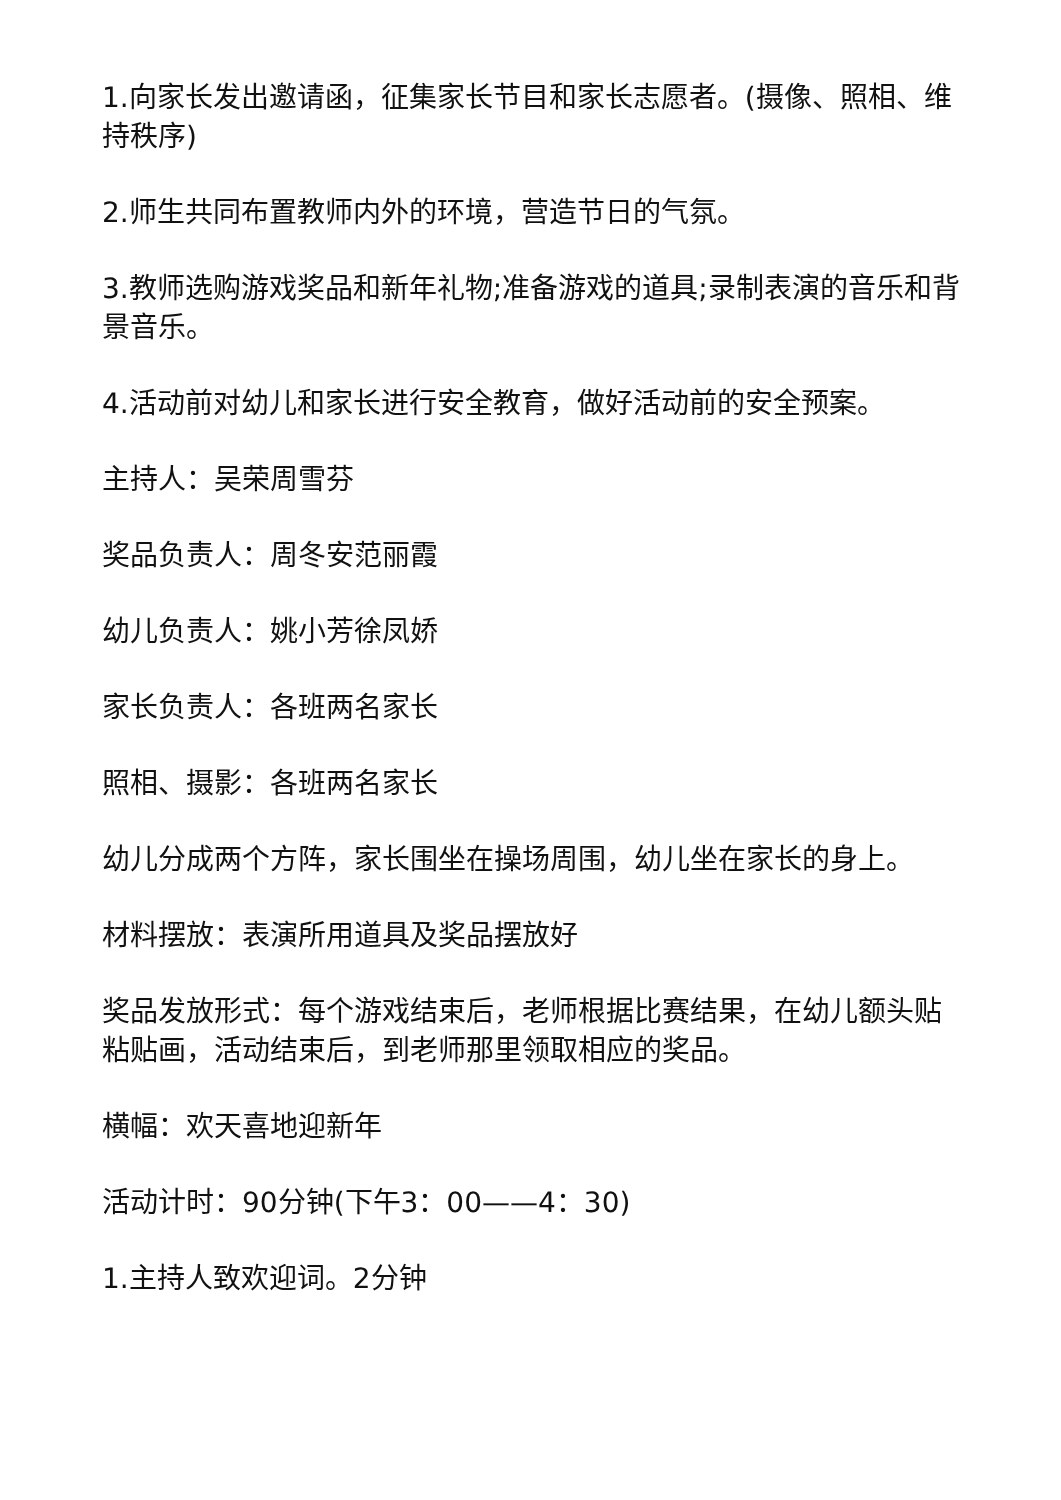1.向家长发出邀请函，征集家长节目和家长志愿者。(摄像、照相、维持秩序)
2.师生共同布置教师内外的环境，营造节日的气氛。
3.教师选购游戏奖品和新年礼物;准备游戏的道具;录制表演的音乐和背景音乐。
4.活动前对幼儿和家长进行安全教育，做好活动前的安全预案。
主持人：吴荣周雪芬
奖品负责人：周冬安范丽霞
幼儿负责人：姚小芳徐凤娇
家长负责人：各班两名家长
照相、摄影：各班两名家长
幼儿分成两个方阵，家长围坐在操场周围，幼儿坐在家长的身上。
材料摆放：表演所用道具及奖品摆放好
奖品发放形式：每个游戏结束后，老师根据比赛结果，在幼儿额头贴粘贴画，活动结束后，到老师那里领取相应的奖品。
横幅：欢天喜地迎新年
活动计时：90分钟(下午3：00——4：30)
1.主持人致欢迎词。2分钟